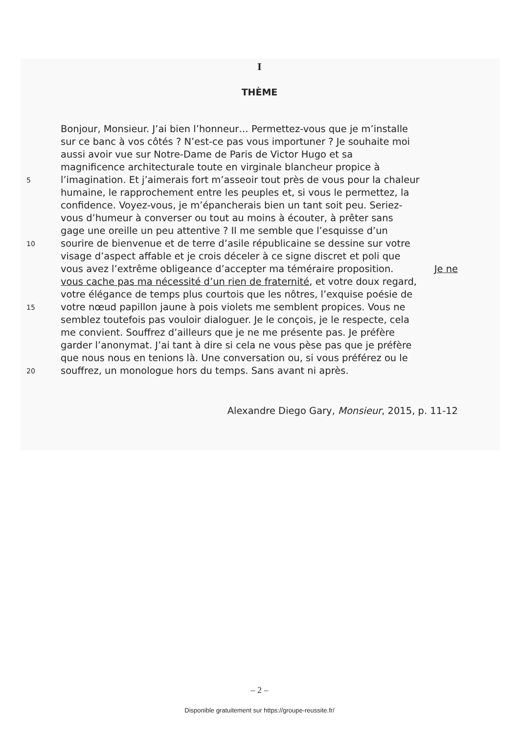I
THÈME
Bonjour, Monsieur. J’ai bien l’honneur… Permettez-vous que je m’installe
sur ce banc à vos côtés ? N’est-ce pas vous importuner ? Je souhaite moi
aussi avoir vue sur Notre-Dame de Paris de Victor Hugo et sa
magnificence architecturale toute en virginale blancheur propice à
5
l’imagination. Et j’aimerais fort m’asseoir tout près de vous pour la chaleur
humaine, le rapprochement entre les peuples et, si vous le permettez, la
confidence. Voyez-vous, je m’épancherais bien un tant soit peu. Seriez-
vous d’humeur à converser ou tout au moins à écouter, à prêter sans
gage une oreille un peu attentive ? Il me semble que l’esquisse d’un
10
sourire de bienvenue et de terre d’asile républicaine se dessine sur votre
visage d’aspect affable et je crois déceler à ce signe discret et poli que
vous avez l’extrême obligeance d’accepter ma téméraire proposition. Je ne
vous cache pas ma nécessité d’un rien de fraternité, et votre doux regard,
votre élégance de temps plus courtois que les nôtres, l’exquise poésie de
15
votre nœud papillon jaune à pois violets me semblent propices. Vous ne
semblez toutefois pas vouloir dialoguer. Je le conçois, je le respecte, cela
me convient. Souffrez d’ailleurs que je ne me présente pas. Je préfère
garder l’anonymat. J’ai tant à dire si cela ne vous pèse pas que je préfère
que nous nous en tenions là. Une conversation ou, si vous préférez ou le
20
souffrez, un monologue hors du temps. Sans avant ni après.
Alexandre Diego Gary, Monsieur, 2015, p. 11-12
– 2 –
Disponible gratuitement sur https://groupe-reussite.fr/